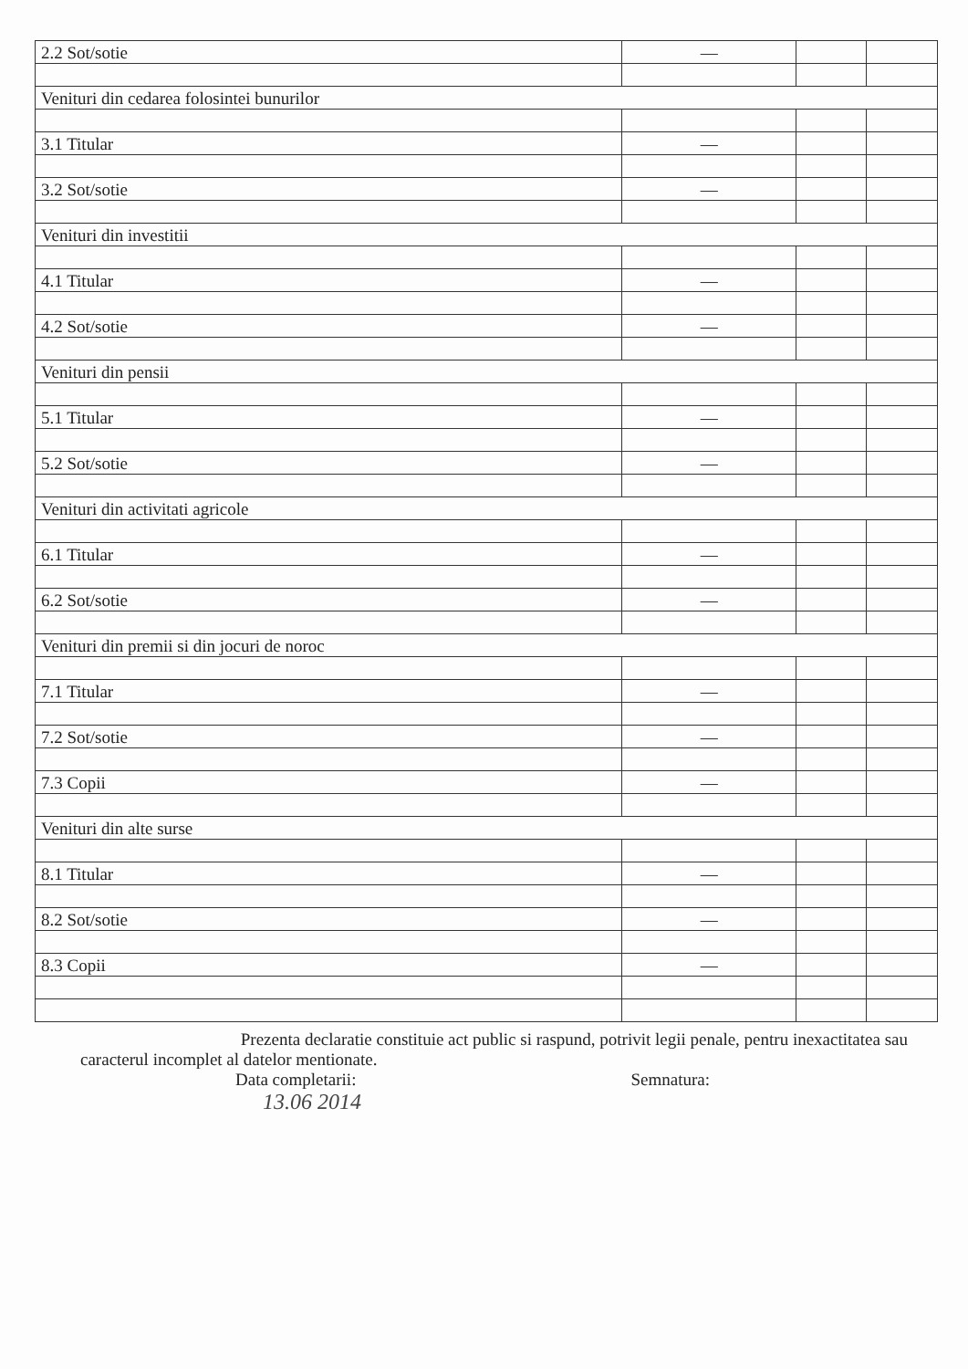| 2.2 Sot/sotie | — | | |
| Venituri din cedarea folosintei bunurilor | | | |
| 3.1 Titular | — | | |
| 3.2 Sot/sotie | — | | |
| Venituri din investitii | | | |
| 4.1 Titular | — | | |
| 4.2 Sot/sotie | — | | |
| Venituri din pensii | | | |
| 5.1 Titular | — | | |
| 5.2 Sot/sotie | — | | |
| Venituri din activitati agricole | | | |
| 6.1 Titular | — | | |
| 6.2 Sot/sotie | — | | |
| Venituri din premii si din jocuri de noroc | | | |
| 7.1 Titular | — | | |
| 7.2 Sot/sotie | — | | |
| 7.3 Copii | — | | |
| Venituri din alte surse | | | |
| 8.1 Titular | — | | |
| 8.2 Sot/sotie | — | | |
| 8.3 Copii | — | | |
Prezenta declaratie constituie act public si raspund, potrivit legii penale, pentru inexactitatea sau caracterul incomplet al datelor mentionate.
Data completarii: Semnatura:
13.06 2014